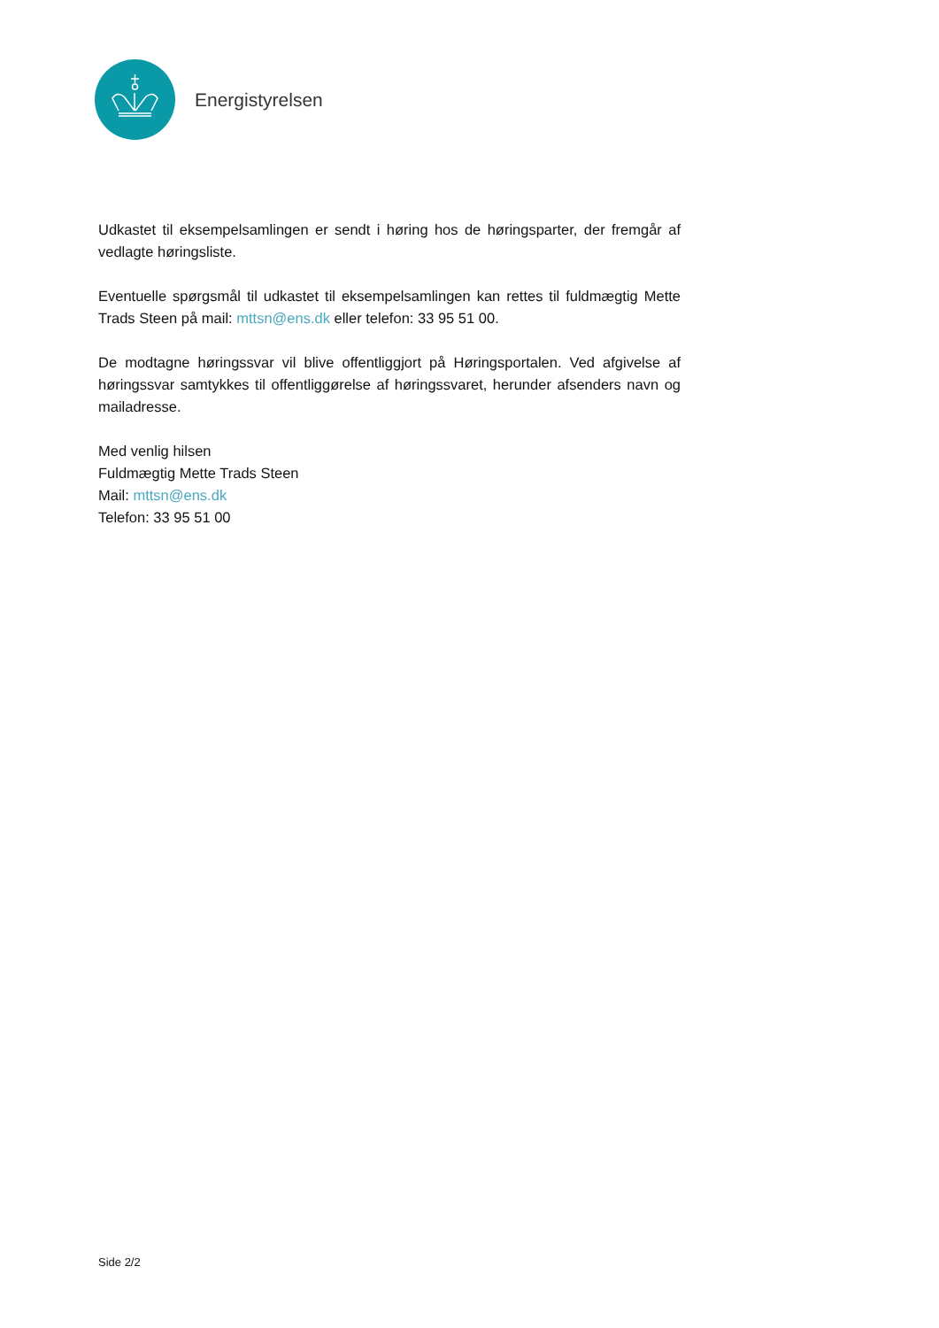Energistyrelsen
Udkastet til eksempelsamlingen er sendt i høring hos de høringsparter, der fremgår af vedlagte høringsliste.
Eventuelle spørgsmål til udkastet til eksempelsamlingen kan rettes til fuldmægtig Mette Trads Steen på mail: mttsn@ens.dk eller telefon: 33 95 51 00.
De modtagne høringssvar vil blive offentliggjort på Høringsportalen. Ved afgivelse af høringssvar samtykkes til offentliggørelse af høringssvaret, herunder afsenders navn og mailadresse.
Med venlig hilsen
Fuldmægtig Mette Trads Steen
Mail: mttsn@ens.dk
Telefon: 33 95 51 00
Side 2/2